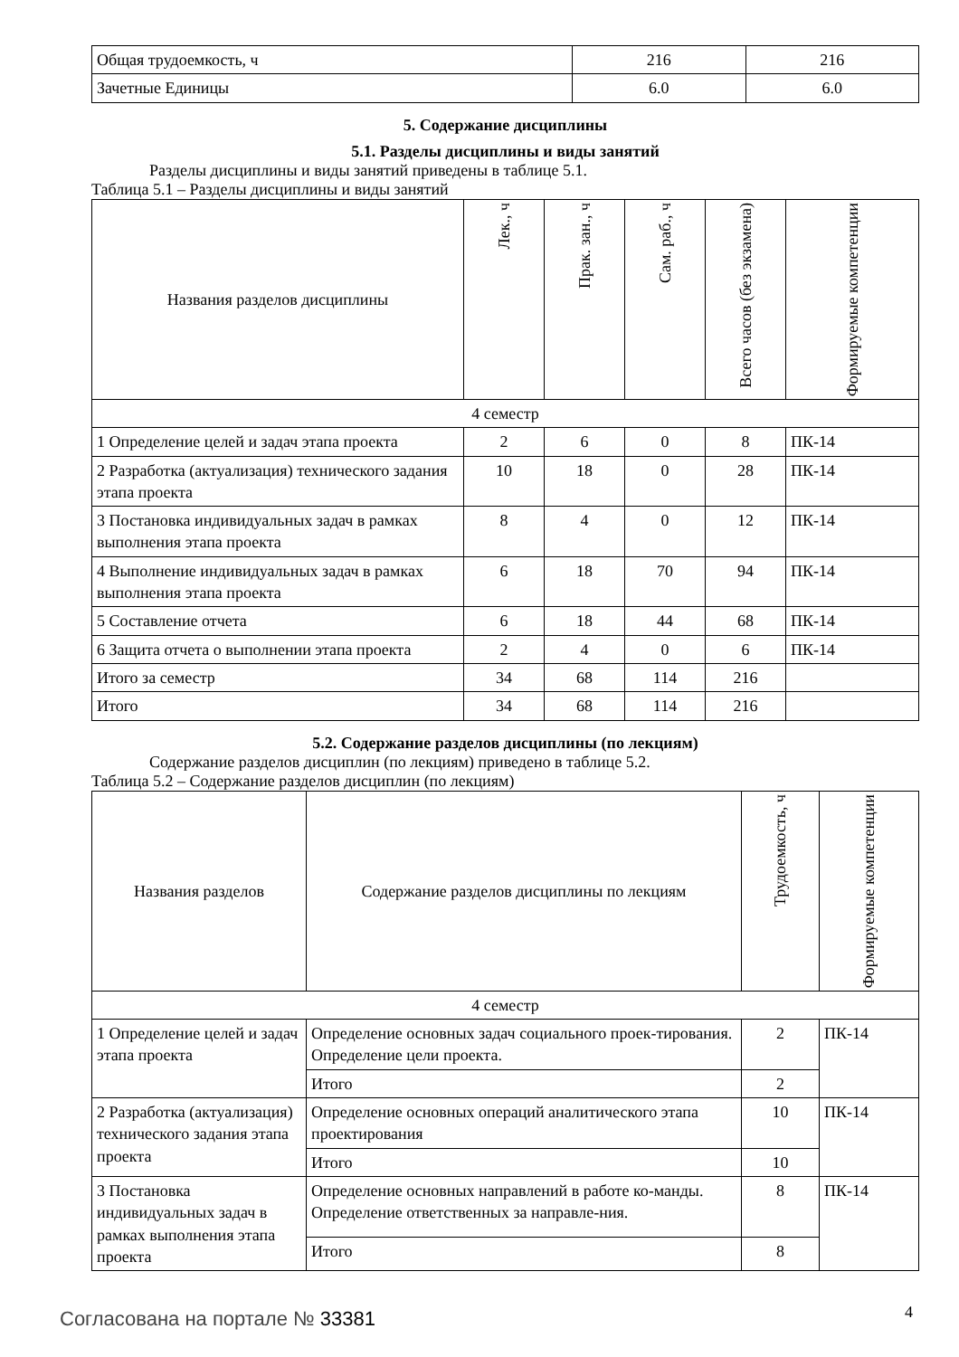| Общая трудоемкость, ч | 216 | 216 |
| Зачетные Единицы | 6.0 | 6.0 |
5. Содержание дисциплины
5.1. Разделы дисциплины и виды занятий
Разделы дисциплины и виды занятий приведены в таблице 5.1.
Таблица 5.1 – Разделы дисциплины и виды занятий
| Названия разделов дисциплины | Лек., ч | Прак. зан., ч | Сам. раб., ч | Всего часов (без экзамена) | Формируемые компетенции |
| --- | --- | --- | --- | --- | --- |
| 4 семестр | | | | | |
| 1 Определение целей и задач этапа проекта | 2 | 6 | 0 | 8 | ПК-14 |
| 2 Разработка (актуализация) технического задания этапа проекта | 10 | 18 | 0 | 28 | ПК-14 |
| 3 Постановка индивидуальных задач в рамках выполнения этапа проекта | 8 | 4 | 0 | 12 | ПК-14 |
| 4 Выполнение индивидуальных задач в рамках выполнения этапа проекта | 6 | 18 | 70 | 94 | ПК-14 |
| 5 Составление отчета | 6 | 18 | 44 | 68 | ПК-14 |
| 6 Защита отчета о выполнении этапа проекта | 2 | 4 | 0 | 6 | ПК-14 |
| Итого за семестр | 34 | 68 | 114 | 216 | |
| Итого | 34 | 68 | 114 | 216 | |
5.2. Содержание разделов дисциплины (по лекциям)
Содержание разделов дисциплин (по лекциям) приведено в таблице 5.2.
Таблица 5.2 – Содержание разделов дисциплин (по лекциям)
| Названия разделов | Содержание разделов дисциплины по лекциям | Трудоемкость, ч | Формируемые компетенции |
| --- | --- | --- | --- |
| 4 семестр | | | |
| 1 Определение целей и задач этапа проекта | Определение основных задач социального проек-тирования. Определение цели проекта. | 2 | ПК-14 |
| | Итого | 2 | |
| 2 Разработка (актуализация) технического задания этапа проекта | Определение основных операций аналитического этапа проектирования | 10 | ПК-14 |
| | Итого | 10 | |
| 3 Постановка индивидуальных задач в рамках выполнения этапа проекта | Определение основных направлений в работе ко-манды. Определение ответственных за направле-ния. | 8 | ПК-14 |
| | Итого | 8 | |
Согласована на портале № 33381 4